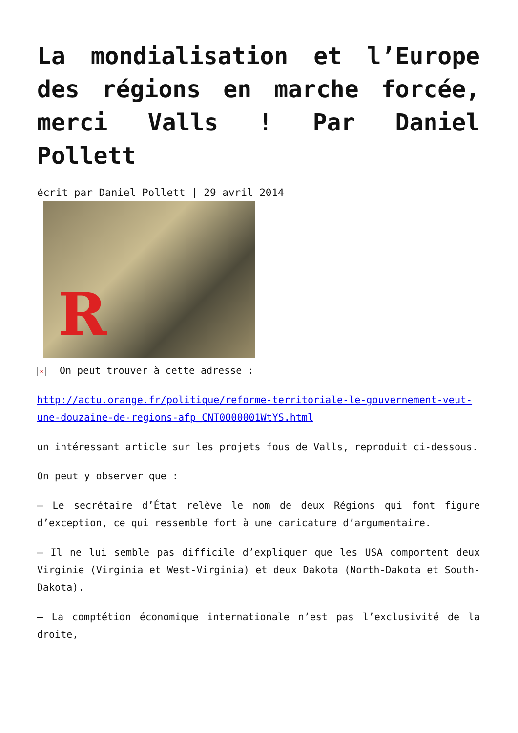La mondialisation et l’Europe des régions en marche forcée, merci Valls ! Par Daniel Pollett
écrit par Daniel Pollett | 29 avril 2014
R
× On peut trouver à cette adresse :
http://actu.orange.fr/politique/reforme-territoriale-le-gouvernement-veut-une-douzaine-de-regions-afp_CNT0000001WtYS.html
un intéressant article sur les projets fous de Valls, reproduit ci-dessous.
On peut y observer que :
– Le secrétaire d’État relève le nom de deux Régions qui font figure d’exception, ce qui ressemble fort à une caricature d’argumentaire.
– Il ne lui semble pas difficile d’expliquer que les USA comportent deux Virginie (Virginia et West-Virginia) et deux Dakota (North-Dakota et South-Dakota).
– La comptétion économique internationale n’est pas l’exclusivité de la droite,